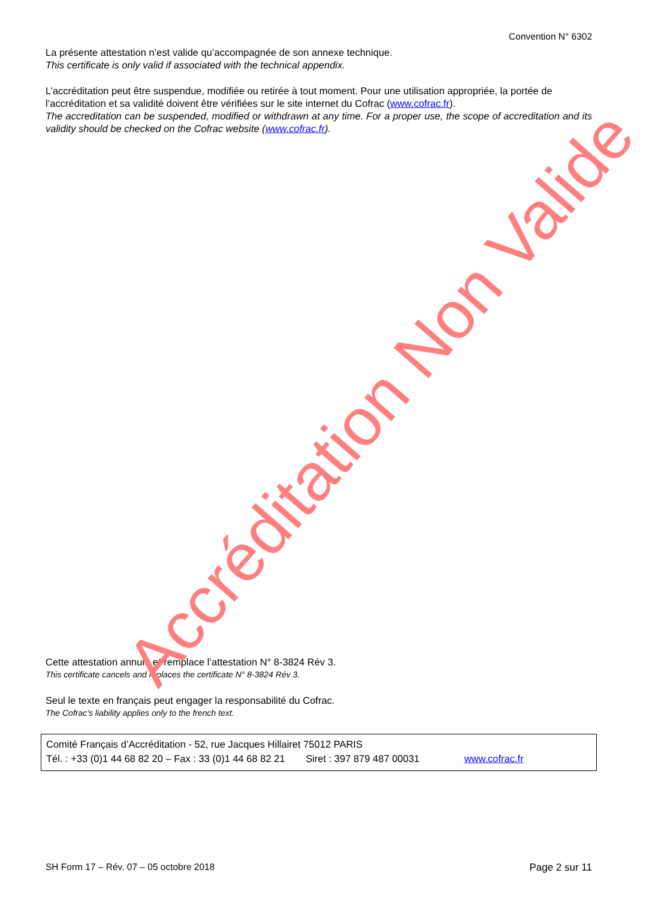Convention N° 6302
La présente attestation n’est valide qu’accompagnée de son annexe technique.
This certificate is only valid if associated with the technical appendix.
L’accréditation peut être suspendue, modifiée ou retirée à tout moment. Pour une utilisation appropriée, la portée de l’accréditation et sa validité doivent être vérifiées sur le site internet du Cofrac (www.cofrac.fr).
The accreditation can be suspended, modified or withdrawn at any time. For a proper use, the scope of accreditation and its validity should be checked on the Cofrac website (www.cofrac.fr).
Cette attestation annule et remplace l’attestation N° 8-3824 Rév 3.
This certificate cancels and replaces the certificate N° 8-3824 Rév 3.
Seul le texte en français peut engager la responsabilité du Cofrac.
The Cofrac's liability applies only to the french text.
Comité Français d’Accréditation - 52, rue Jacques Hillairet 75012 PARIS
Tél. : +33 (0)1 44 68 82 20 – Fax : 33 (0)1 44 68 82 21 Siret : 397 879 487 00031 www.cofrac.fr
SH Form 17 – Rév. 07 – 05 octobre 2018 Page 2 sur 11
Accréditation Non Valide